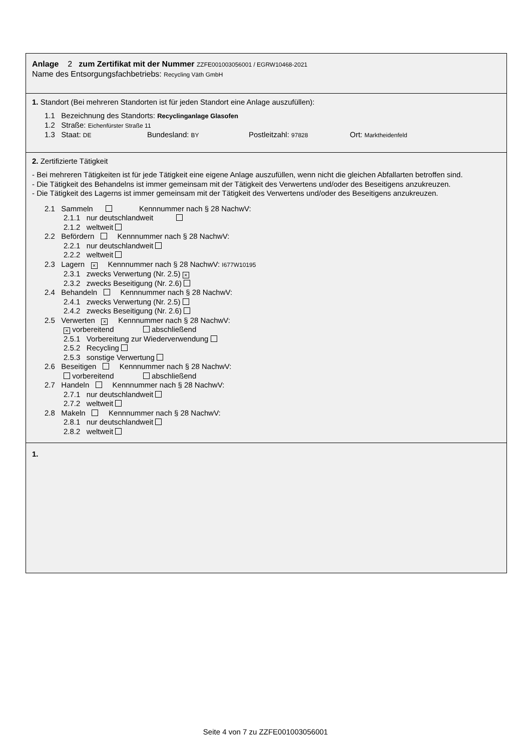Anlage 2 zum Zertifikat mit der Nummer ZZFE001003056001 / EGRW10468-2021
Name des Entsorgungsfachbetriebs: Recycling Väth GmbH
1. Standort (Bei mehreren Standorten ist für jeden Standort eine Anlage auszufüllen):
1.1 Bezeichnung des Standorts: Recyclinganlage Glasofen
1.2 Straße: Eichenfürster Straße 11
1.3 Staat: DE Bundesland: BY Postleitzahl: 97828 Ort: Marktheidenfeld
2. Zertifizierte Tätigkeit
- Bei mehreren Tätigkeiten ist für jede Tätigkeit eine eigene Anlage auszufüllen, wenn nicht die gleichen Abfallarten betroffen sind.
- Die Tätigkeit des Behandelns ist immer gemeinsam mit der Tätigkeit des Verwertens und/oder des Beseitigens anzukreuzen.
- Die Tätigkeit des Lagerns ist immer gemeinsam mit der Tätigkeit des Verwertens und/oder des Beseitigens anzukreuzen.
2.1 Sammeln Kennnummer nach § 28 NachwV:
2.1.1 nur deutschlandweit
2.1.2 weltweit
2.2 Befördern Kennnummer nach § 28 NachwV:
2.2.1 nur deutschlandweit
2.2.2 weltweit
2.3 Lagern × Kennnummer nach § 28 NachwV: I677W10195
2.3.1 zwecks Verwertung (Nr. 2.5) ×
2.3.2 zwecks Beseitigung (Nr. 2.6)
2.4 Behandeln Kennnummer nach § 28 NachwV:
2.4.1 zwecks Verwertung (Nr. 2.5)
2.4.2 zwecks Beseitigung (Nr. 2.6)
2.5 Verwerten × Kennnummer nach § 28 NachwV:
× vorbereitend abschließend
2.5.1 Vorbereitung zur Wiederverwendung
2.5.2 Recycling
2.5.3 sonstige Verwertung
2.6 Beseitigen Kennnummer nach § 28 NachwV:
vorbereitend abschließend
2.7 Handeln Kennnummer nach § 28 NachwV:
2.7.1 nur deutschlandweit
2.7.2 weltweit
2.8 Makeln Kennnummer nach § 28 NachwV:
2.8.1 nur deutschlandweit
2.8.2 weltweit
1.​
Seite 4 von 7 zu ZZFE001003056001